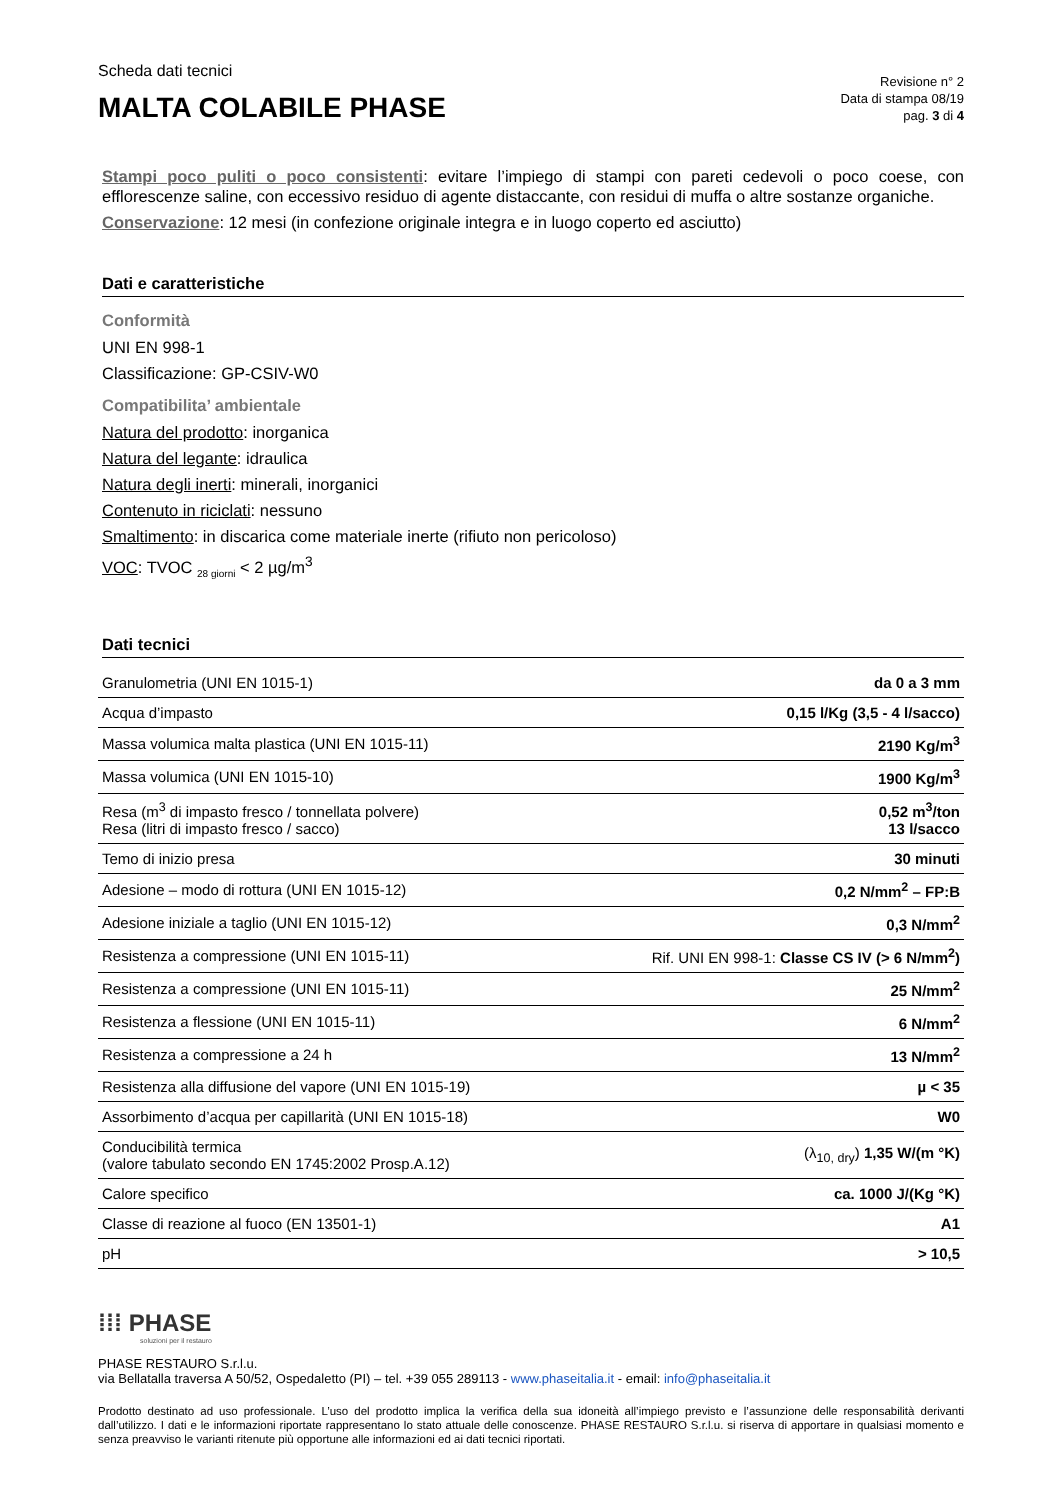Scheda dati tecnici
MALTA COLABILE PHASE
Revisione n° 2
Data di stampa 08/19
pag. 3 di 4
Stampi poco puliti o poco consistenti: evitare l’impiego di stampi con pareti cedevoli o poco coese, con efflorescenze saline, con eccessivo residuo di agente distaccante, con residui di muffa o altre sostanze organiche.
Conservazione: 12 mesi (in confezione originale integra e in luogo coperto ed asciutto)
Dati e caratteristiche
Conformità
UNI EN 998-1
Classificazione: GP-CSIV-W0
Compatibilita’ ambientale
Natura del prodotto: inorganica
Natura del legante: idraulica
Natura degli inerti: minerali, inorganici
Contenuto in riciclati: nessuno
Smaltimento: in discarica come materiale inerte (rifiuto non pericoloso)
VOC: TVOC <sub>28 giorni</sub> < 2 µg/m<sup>3</sup>
Dati tecnici
| Granulometria (UNI EN 1015-1) | da 0 a 3 mm |
| Acqua d’impasto | 0,15 l/Kg (3,5 - 4 l/sacco) |
| Massa volumica malta plastica (UNI EN 1015-11) | 2190 Kg/m<sup>3</sup> |
| Massa volumica (UNI EN 1015-10) | 1900 Kg/m<sup>3</sup> |
| Resa (m<sup>3</sup> di impasto fresco / tonnellata polvere) Resa (litri di impasto fresco / sacco) | 0,52 m<sup>3</sup>/ton 13 l/sacco |
| Temo di inizio presa | 30 minuti |
| Adesione – modo di rottura (UNI EN 1015-12) | 0,2 N/mm<sup>2</sup> – FP:B |
| Adesione iniziale a taglio (UNI EN 1015-12) | 0,3 N/mm<sup>2</sup> |
| Resistenza a compressione (UNI EN 1015-11) | Rif. UNI EN 998-1: Classe CS IV (> 6 N/mm<sup>2</sup>) |
| Resistenza a compressione (UNI EN 1015-11) | 25 N/mm<sup>2</sup> |
| Resistenza a flessione (UNI EN 1015-11) | 6 N/mm<sup>2</sup> |
| Resistenza a compressione a 24 h | 13 N/mm<sup>2</sup> |
| Resistenza alla diffusione del vapore (UNI EN 1015-19) | µ < 35 |
| Assorbimento d’acqua per capillarità (UNI EN 1015-18) | W0 |
| Conducibilità termica (valore tabulato secondo EN 1745:2002 Prosp.A.12) | (λ<sub>10, dry</sub>) 1,35 W/(m °K) |
| Calore specifico | ca. 1000 J/(Kg °K) |
| Classe di reazione al fuoco (EN 13501-1) | A1 |
| pH | > 10,5 |
⁞⁞⁞ PHASE
soluzioni per il restauro
PHASE RESTAURO S.r.l.u.
via Bellatalla traversa A 50/52, Ospedaletto (PI) – tel. +39 055 289113 - www.phaseitalia.it - email: info@phaseitalia.it
Prodotto destinato ad uso professionale. L’uso del prodotto implica la verifica della sua idoneità all’impiego previsto e l’assunzione delle responsabilità derivanti dall’utilizzo. I dati e le informazioni riportate rappresentano lo stato attuale delle conoscenze. PHASE RESTAURO S.r.l.u. si riserva di apportare in qualsiasi momento e senza preavviso le varianti ritenute più opportune alle informazioni ed ai dati tecnici riportati.